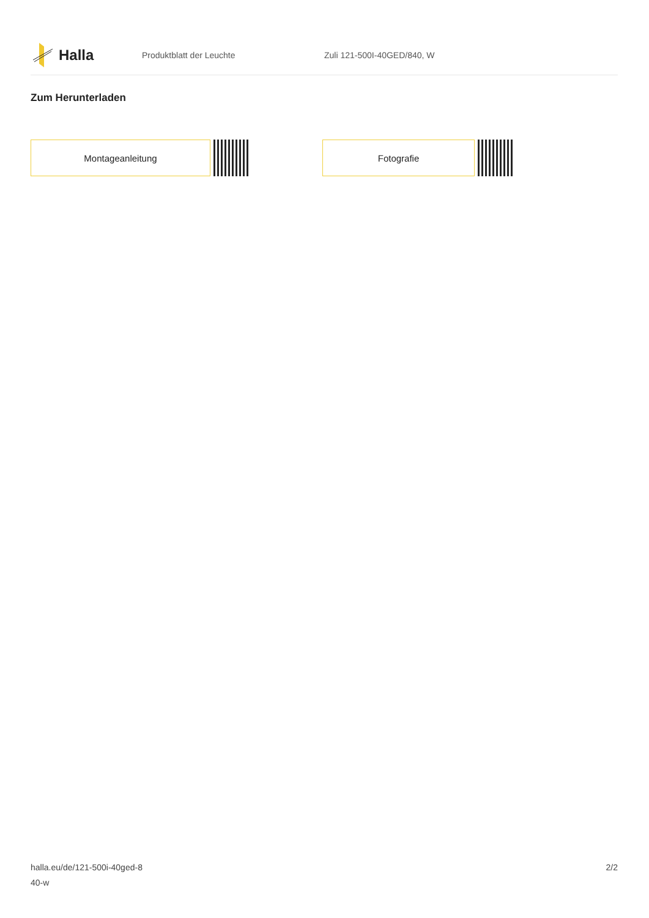Halla
Produktblatt der Leuchte Zuli 121-500I-40GED/840, W
Zum Herunterladen
Montageanleitung Fotografie
halla.eu/de/121-500i-40ged-8
40-w
2/2